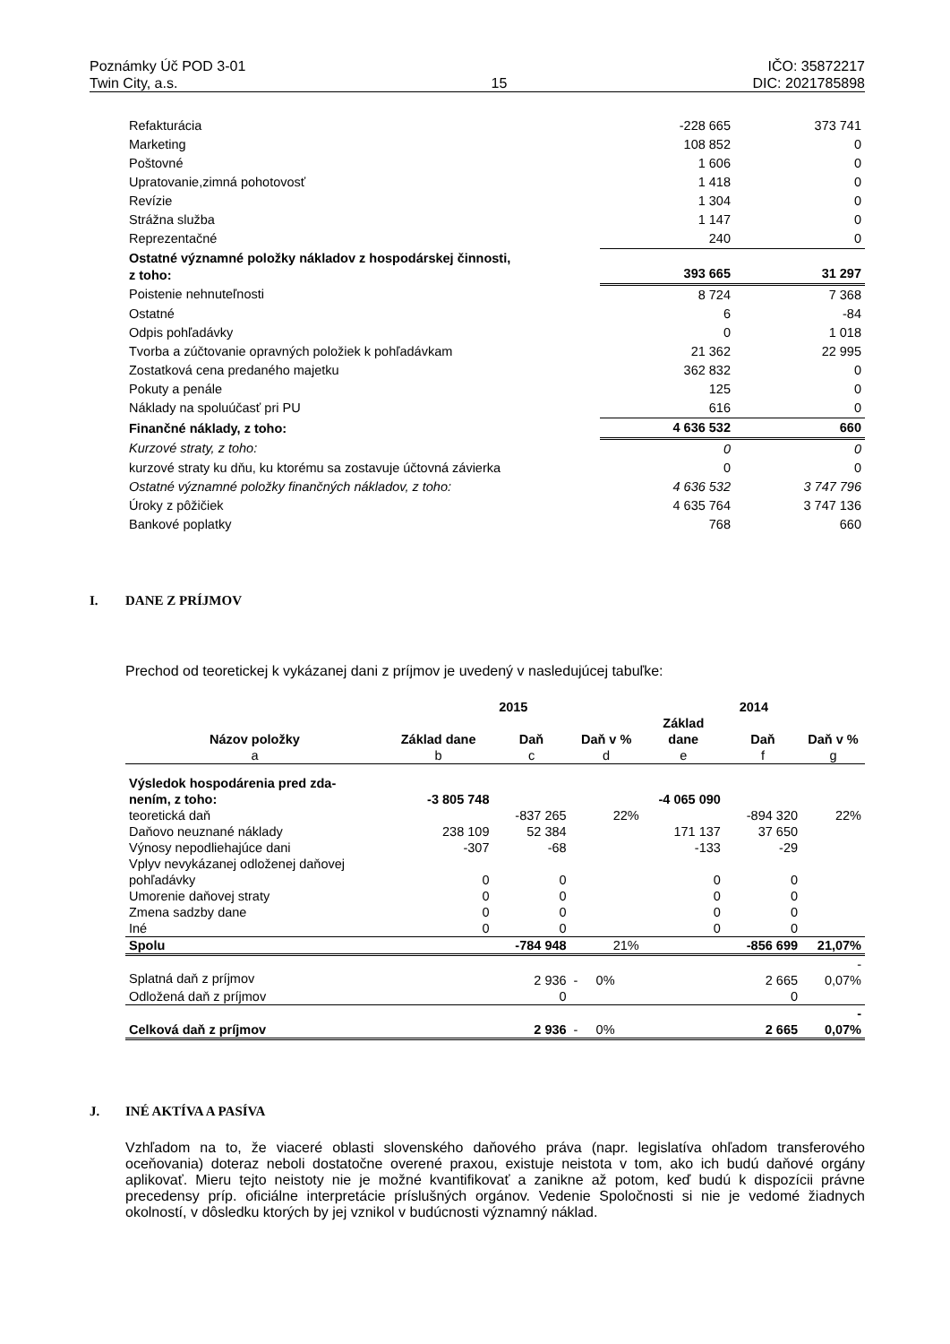Poznámky Úč POD 3-01
Twin City, a.s.
15 IČO: 35872217
DIC: 2021785898
| Refakturácia | -228 665 | 373 741 |
| Marketing | 108 852 | 0 |
| Poštovné | 1 606 | 0 |
| Upratovanie,zimná pohotovosť | 1 418 | 0 |
| Revízie | 1 304 | 0 |
| Strážna služba | 1 147 | 0 |
| Reprezentačné | 240 | 0 |
| Ostatné významné položky nákladov z hospodárskej činnosti, z toho: | 393 665 | 31 297 |
| Poistenie nehnuteľnosti | 8 724 | 7 368 |
| Ostatné | 6 | -84 |
| Odpis pohľadávky | 0 | 1 018 |
| Tvorba a zúčtovanie opravných položiek k pohľadávkam | 21 362 | 22 995 |
| Zostatková cena predaného majetku | 362 832 | 0 |
| Pokuty a penále | 125 | 0 |
| Náklady na spoluúčasť pri PU | 616 | 0 |
| Finančné náklady, z toho: | 4 636 532 | 660 |
| Kurzové straty, z toho: | 0 | 0 |
| kurzové straty ku dňu, ku ktorému sa zostavuje účtovná závierka | 0 | 0 |
| Ostatné významné položky finančných nákladov, z toho: | 4 636 532 | 3 747 796 |
| Úroky z pôžičiek | 4 635 764 | 3 747 136 |
| Bankové poplatky | 768 | 660 |
I. DANE Z PRÍJMOV
Prechod od teoretickej k vykázanej dani z príjmov je uvedený v nasledujúcej tabuľke:
| | 2015 | | | 2014 | | |
| --- | --- | --- | --- | --- | --- | --- |
| Názov položky | Základ dane | Daň | Daň v % | Základ dane | Daň | Daň v % |
| a | b | c | d | e | f | g |
| Výsledok hospodárenia pred zda- nením, z toho: | -3 805 748 | | | -4 065 090 | | |
| teoretická daň | | -837 265 | 22% | | -894 320 | 22% |
| Daňovo neuznané náklady | 238 109 | 52 384 | | 171 137 | 37 650 | |
| Výnosy nepodliehajúce dani | -307 | -68 | | -133 | -29 | |
| Vplyv nevykázanej odloženej daňovej pohľadávky | 0 | 0 | | 0 | 0 | |
| Umorenie daňovej straty | 0 | 0 | | 0 | 0 | |
| Zmena sadzby dane | 0 | 0 | | 0 | 0 | |
| Iné | 0 | 0 | | 0 | 0 | |
| Spolu | | -784 948 | 21% | | -856 699 | 21,07% |
| Splatná daň z príjmov | | 2 936 | - 0% | | 2 665 | - 0,07% |
| Odložená daň z príjmov | | 0 | | | 0 | |
| Celková daň z príjmov | | 2 936 | - 0% | | 2 665 | - 0,07% |
J. INÉ AKTÍVA A PASÍVA
Vzhľadom na to, že viaceré oblasti slovenského daňového práva (napr. legislatíva ohľadom transferového oceňovania) doteraz neboli dostatočne overené praxou, existuje neistota v tom, ako ich budú daňové orgány aplikovať. Mieru tejto neistoty nie je možné kvantifikovať a zanikne až potom, keď budú k dispozícii právne precedensy príp. oficiálne interpretácie príslušných orgánov. Vedenie Spoločnosti si nie je vedomé žiadnych okolností, v dôsledku ktorých by jej vznikol v budúcnosti významný náklad.